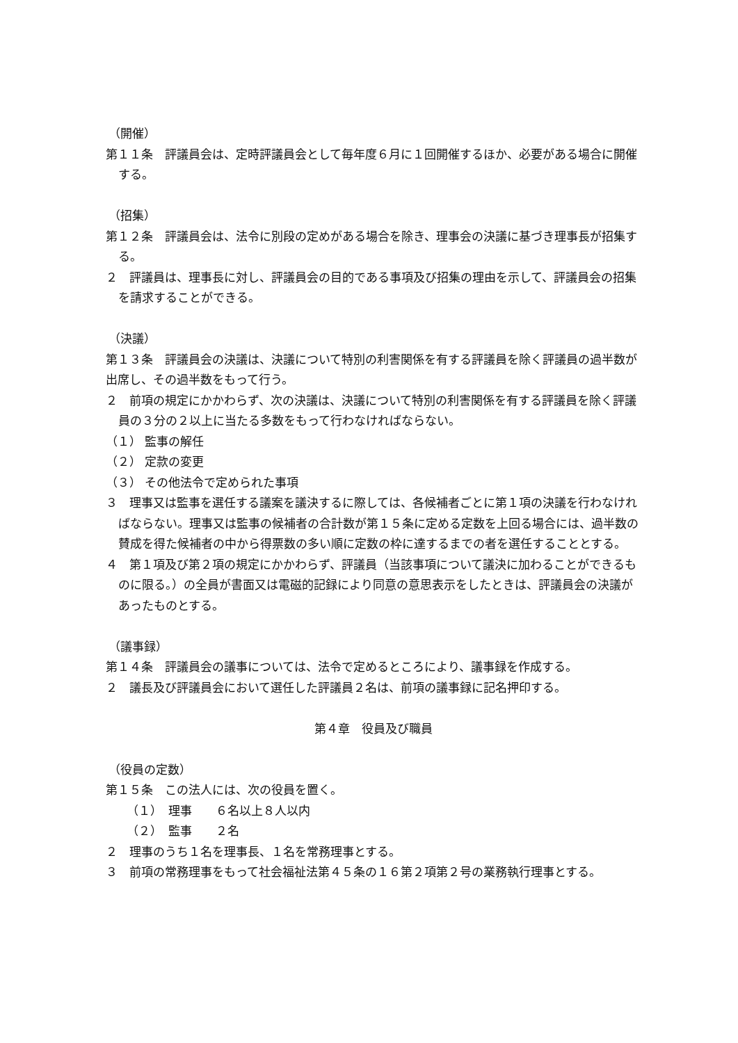（開催）
第１１条　評議員会は、定時評議員会として毎年度６月に１回開催するほか、必要がある場合に開催する。
（招集）
第１２条　評議員会は、法令に別段の定めがある場合を除き、理事会の決議に基づき理事長が招集する。
２　評議員は、理事長に対し、評議員会の目的である事項及び招集の理由を示して、評議員会の招集を請求することができる。
（決議）
第１３条　評議員会の決議は、決議について特別の利害関係を有する評議員を除く評議員の過半数が出席し、その過半数をもって行う。
２　前項の規定にかかわらず、次の決議は、決議について特別の利害関係を有する評議員を除く評議員の３分の２以上に当たる多数をもって行わなければならない。
（１） 監事の解任
（２） 定款の変更
（３） その他法令で定められた事項
３　理事又は監事を選任する議案を議決するに際しては、各候補者ごとに第１項の決議を行わなければならない。理事又は監事の候補者の合計数が第１５条に定める定数を上回る場合には、過半数の賛成を得た候補者の中から得票数の多い順に定数の枠に達するまでの者を選任することとする。
４　第１項及び第２項の規定にかかわらず、評議員（当該事項について議決に加わることができるものに限る。）の全員が書面又は電磁的記録により同意の意思表示をしたときは、評議員会の決議があったものとする。
（議事録）
第１４条　評議員会の議事については、法令で定めるところにより、議事録を作成する。
２　議長及び評議員会において選任した評議員２名は、前項の議事録に記名押印する。
第４章　役員及び職員
（役員の定数）
第１５条　この法人には、次の役員を置く。
（１）　理事　　６名以上８人以内
（２）　監事　　２名
２　理事のうち１名を理事長、１名を常務理事とする。
３　前項の常務理事をもって社会福祉法第４５条の１６第２項第２号の業務執行理事とする。